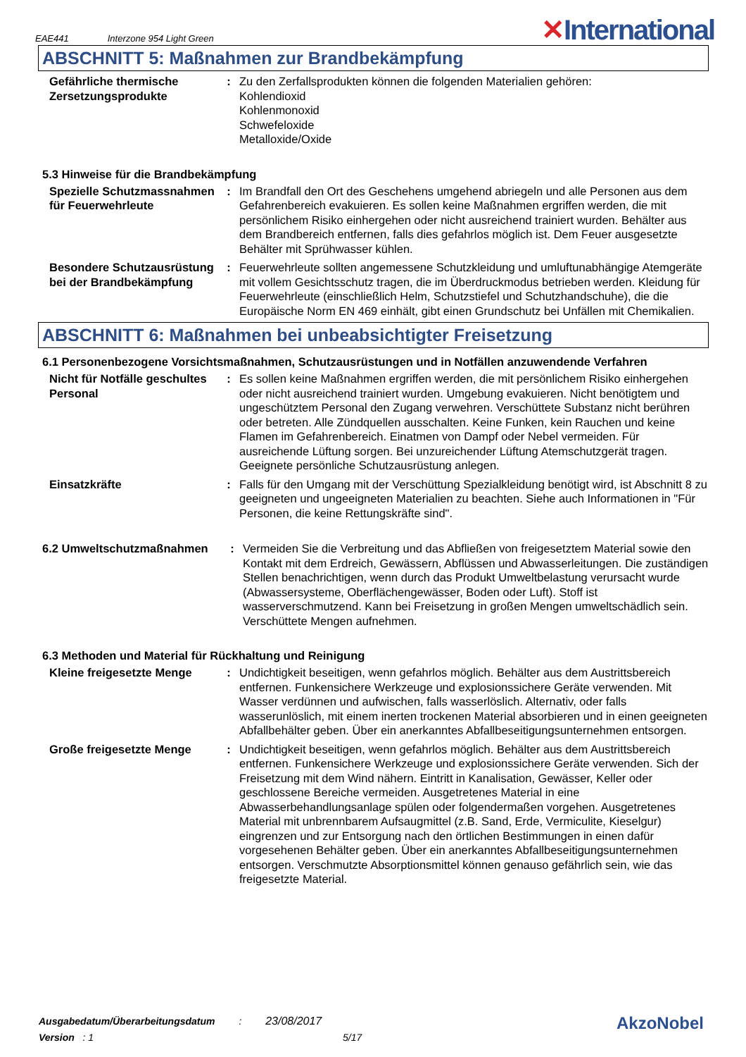EAE441 Interzone 954 Light Green ✕International
ABSCHNITT 5: Maßnahmen zur Brandbekämpfung
Gefährliche thermische Zersetzungsprodukte
: Zu den Zerfallsprodukten können die folgenden Materialien gehören:
Kohlendioxid
Kohlenmonoxid
Schwefeloxide
Metalloxide/Oxide
5.3 Hinweise für die Brandbekämpfung
Spezielle Schutzmassnahmen für Feuerwehrleute
: Im Brandfall den Ort des Geschehens umgehend abriegeln und alle Personen aus dem Gefahrenbereich evakuieren. Es sollen keine Maßnahmen ergriffen werden, die mit persönlichem Risiko einhergehen oder nicht ausreichend trainiert wurden. Behälter aus dem Brandbereich entfernen, falls dies gefahrlos möglich ist. Dem Feuer ausgesetzte Behälter mit Sprühwasser kühlen.
Besondere Schutzausrüstung bei der Brandbekämpfung
: Feuerwehrleute sollten angemessene Schutzkleidung und umluftunabhängige Atemgeräte mit vollem Gesichtsschutz tragen, die im Überdruckmodus betrieben werden. Kleidung für Feuerwehrleute (einschließlich Helm, Schutzstiefel und Schutzhandschuhe), die die Europäische Norm EN 469 einhält, gibt einen Grundschutz bei Unfällen mit Chemikalien.
ABSCHNITT 6: Maßnahmen bei unbeabsichtigter Freisetzung
6.1 Personenbezogene Vorsichtsmaßnahmen, Schutzausrüstungen und in Notfällen anzuwendende Verfahren
Nicht für Notfälle geschultes Personal
: Es sollen keine Maßnahmen ergriffen werden, die mit persönlichem Risiko einhergehen oder nicht ausreichend trainiert wurden. Umgebung evakuieren. Nicht benötigtem und ungeschütztem Personal den Zugang verwehren. Verschüttete Substanz nicht berühren oder betreten. Alle Zündquellen ausschalten. Keine Funken, kein Rauchen und keine Flamen im Gefahrenbereich. Einatmen von Dampf oder Nebel vermeiden. Für ausreichende Lüftung sorgen. Bei unzureichender Lüftung Atemschutzgerät tragen. Geeignete persönliche Schutzausrüstung anlegen.
Einsatzkräfte : Falls für den Umgang mit der Verschüttung Spezialkleidung benötigt wird, ist Abschnitt 8 zu geeigneten und ungeeigneten Materialien zu beachten. Siehe auch Informationen in "Für Personen, die keine Rettungskräfte sind".
6.2 Umweltschutzmaßnahmen : Vermeiden Sie die Verbreitung und das Abfließen von freigesetztem Material sowie den Kontakt mit dem Erdreich, Gewässern, Abflüssen und Abwasserleitungen. Die zuständigen Stellen benachrichtigen, wenn durch das Produkt Umweltbelastung verursacht wurde (Abwassersysteme, Oberflächengewässer, Boden oder Luft). Stoff ist wasserverschmutzend. Kann bei Freisetzung in großen Mengen umweltschädlich sein. Verschüttete Mengen aufnehmen.
6.3 Methoden und Material für Rückhaltung und Reinigung
Kleine freigesetzte Menge
: Undichtigkeit beseitigen, wenn gefahrlos möglich. Behälter aus dem Austrittsbereich entfernen. Funkensichere Werkzeuge und explosionssichere Geräte verwenden. Mit Wasser verdünnen und aufwischen, falls wasserlöslich. Alternativ, oder falls wasserunlöslich, mit einem inerten trockenen Material absorbieren und in einen geeigneten Abfallbehälter geben. Über ein anerkanntes Abfallbeseitigungsunternehmen entsorgen.
Große freigesetzte Menge : Undichtigkeit beseitigen, wenn gefahrlos möglich. Behälter aus dem Austrittsbereich entfernen. Funkensichere Werkzeuge und explosionssichere Geräte verwenden. Sich der Freisetzung mit dem Wind nähern. Eintritt in Kanalisation, Gewässer, Keller oder geschlossene Bereiche vermeiden. Ausgetretenes Material in eine Abwasserbehandlungsanlage spülen oder folgendermaßen vorgehen. Ausgetretenes Material mit unbrennbarem Aufsaugmittel (z.B. Sand, Erde, Vermiculite, Kieselgur) eingrenzen und zur Entsorgung nach den örtlichen Bestimmungen in einen dafür vorgesehenen Behälter geben. Über ein anerkanntes Abfallbeseitigungsunternehmen entsorgen. Verschmutzte Absorptionsmittel können genauso gefährlich sein, wie das freigesetzte Material.
Ausgabedatum/Überarbeitungsdatum : 23/08/2017
Version : 1 5/17
AkzoNobel